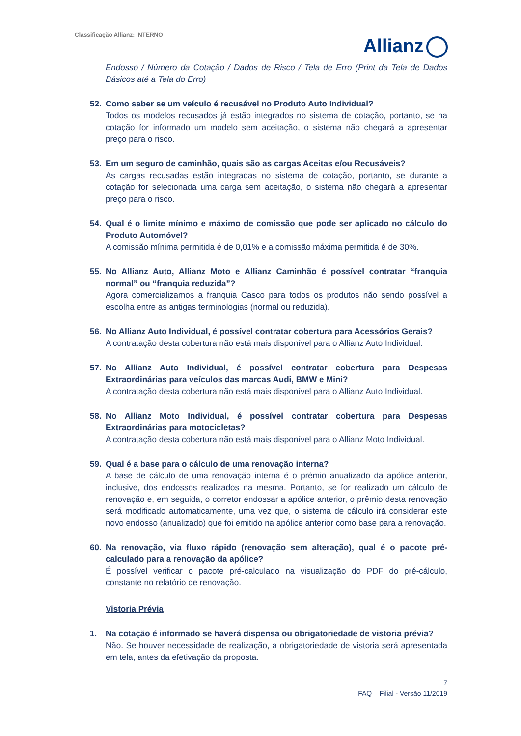Classificação Allianz: INTERNO
Allianz
Endosso / Número da Cotação / Dados de Risco / Tela de Erro (Print da Tela de Dados Básicos até a Tela do Erro)
52. Como saber se um veículo é recusável no Produto Auto Individual?
Todos os modelos recusados já estão integrados no sistema de cotação, portanto, se na cotação for informado um modelo sem aceitação, o sistema não chegará a apresentar preço para o risco.
53. Em um seguro de caminhão, quais são as cargas Aceitas e/ou Recusáveis?
As cargas recusadas estão integradas no sistema de cotação, portanto, se durante a cotação for selecionada uma carga sem aceitação, o sistema não chegará a apresentar preço para o risco.
54. Qual é o limite mínimo e máximo de comissão que pode ser aplicado no cálculo do Produto Automóvel?
A comissão mínima permitida é de 0,01% e a comissão máxima permitida é de 30%.
55. No Allianz Auto, Allianz Moto e Allianz Caminhão é possível contratar “franquia normal” ou “franquia reduzida”?
Agora comercializamos a franquia Casco para todos os produtos não sendo possível a escolha entre as antigas terminologias (normal ou reduzida).
56. No Allianz Auto Individual, é possível contratar cobertura para Acessórios Gerais?
A contratação desta cobertura não está mais disponível para o Allianz Auto Individual.
57. No Allianz Auto Individual, é possível contratar cobertura para Despesas Extraordinárias para veículos das marcas Audi, BMW e Mini?
A contratação desta cobertura não está mais disponível para o Allianz Auto Individual.
58. No Allianz Moto Individual, é possível contratar cobertura para Despesas Extraordinárias para motocicletas?
A contratação desta cobertura não está mais disponível para o Allianz Moto Individual.
59. Qual é a base para o cálculo de uma renovação interna?
A base de cálculo de uma renovação interna é o prêmio anualizado da apólice anterior, inclusive, dos endossos realizados na mesma. Portanto, se for realizado um cálculo de renovação e, em seguida, o corretor endossar a apólice anterior, o prêmio desta renovação será modificado automaticamente, uma vez que, o sistema de cálculo irá considerar este novo endosso (anualizado) que foi emitido na apólice anterior como base para a renovação.
60. Na renovação, via fluxo rápido (renovação sem alteração), qual é o pacote pré-calculado para a renovação da apólice?
É possível verificar o pacote pré-calculado na visualização do PDF do pré-cálculo, constante no relatório de renovação.
Vistoria Prévia
1. Na cotação é informado se haverá dispensa ou obrigatoriedade de vistoria prévia?
Não. Se houver necessidade de realização, a obrigatoriedade de vistoria será apresentada em tela, antes da efetivação da proposta.
7
FAQ – Filial - Versão 11/2019